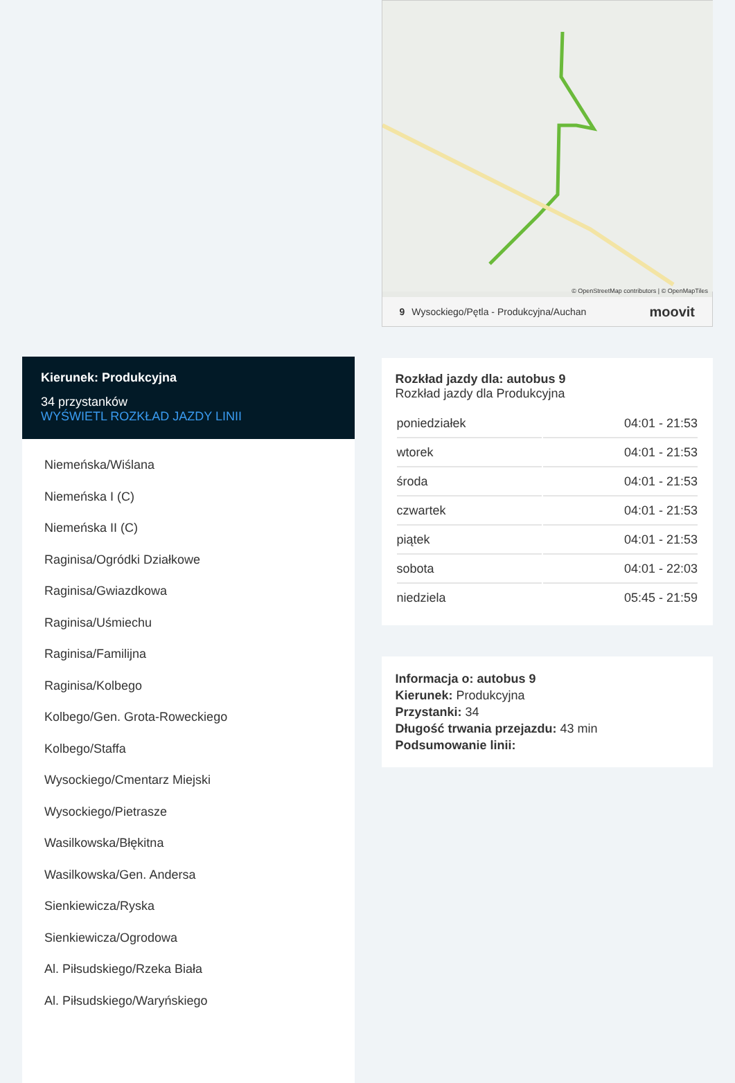Kierunek: Produkcyjna
34 przystanków
WYŚWIETL ROZKŁAD JAZDY LINII
Niemeńska/Wiślana
Niemeńska I (C)
Niemeńska II (C)
Raginisa/Ogródki Działkowe
Raginisa/Gwiazdkowa
Raginisa/Uśmiechu
Raginisa/Familijna
Raginisa/Kolbego
Kolbego/Gen. Grota-Roweckiego
Kolbego/Staffa
Wysockiego/Cmentarz Miejski
Wysockiego/Pietrasze
Wasilkowska/Błękitna
Wasilkowska/Gen. Andersa
Sienkiewicza/Ryska
Sienkiewicza/Ogrodowa
Al. Piłsudskiego/Rzeka Biała
Al. Piłsudskiego/Waryńskiego
© OpenStreetMap contributors | © OpenMapTiles
9 Wysockiego/Pętla - Produkcyjna/Auchan moovit
Rozkład jazdy dla: autobus 9
Rozkład jazdy dla Produkcyjna
| poniedziałek | 04:01 - 21:53 |
| wtorek | 04:01 - 21:53 |
| środa | 04:01 - 21:53 |
| czwartek | 04:01 - 21:53 |
| piątek | 04:01 - 21:53 |
| sobota | 04:01 - 22:03 |
| niedziela | 05:45 - 21:59 |
Informacja o: autobus 9
Kierunek: Produkcyjna
Przystanki: 34
Długość trwania przejazdu: 43 min
Podsumowanie linii: